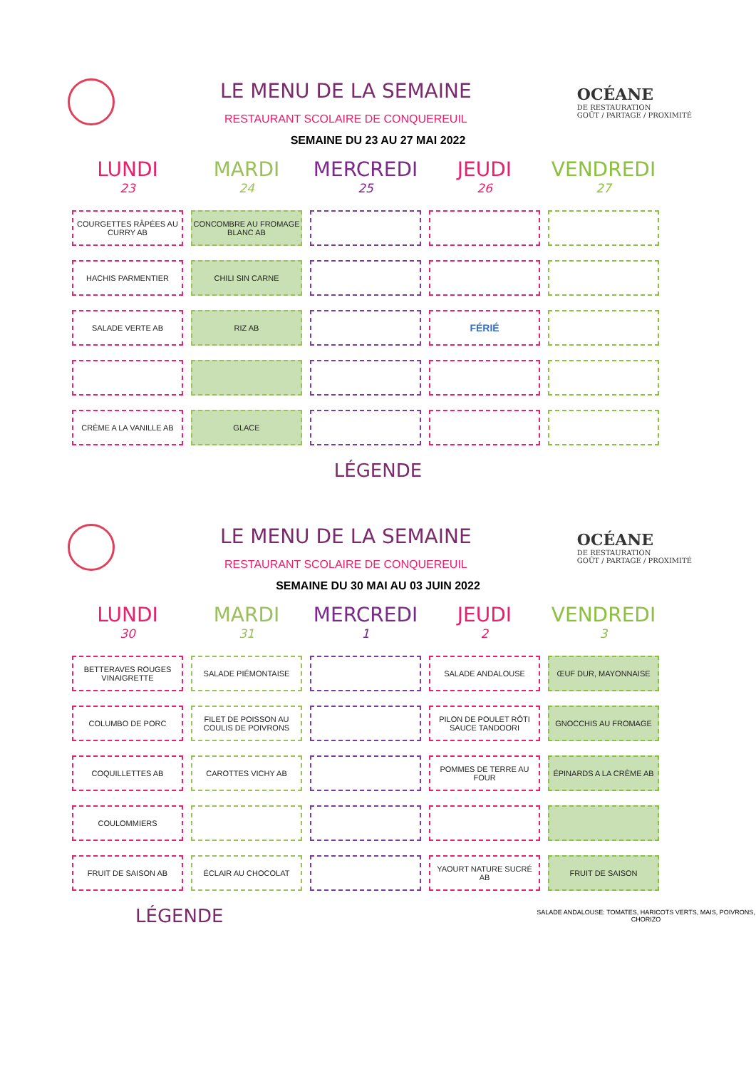LE MENU DE LA SEMAINE
RESTAURANT SCOLAIRE DE CONQUEREUIL
OCÉANE
DE RESTAURATION
GOÛT / PARTAGE / PROXIMITÉ
SEMAINE DU 23 AU 27 MAI 2022
| LUNDI 23 | MARDI 24 | MERCREDI 25 | JEUDI 26 | VENDREDI 27 |
| --- | --- | --- | --- | --- |
| COURGETTES RÂPÉES AU CURRY AB | CONCOMBRE AU FROMAGE BLANC AB | | | |
| HACHIS PARMENTIER | CHILI SIN CARNE | | | |
| SALADE VERTE AB | RIZ AB | | FÉRIÉ | |
| CRÈME A LA VANILLE AB | GLACE | | | |
LÉGENDE
LE MENU DE LA SEMAINE
RESTAURANT SCOLAIRE DE CONQUEREUIL
OCÉANE
DE RESTAURATION
GOÛT / PARTAGE / PROXIMITÉ
SEMAINE DU 30 MAI AU 03 JUIN 2022
| LUNDI 30 | MARDI 31 | MERCREDI 1 | JEUDI 2 | VENDREDI 3 |
| --- | --- | --- | --- | --- |
| BETTERAVES ROUGES VINAIGRETTE | SALADE PIÉMONTAISE | | SALADE ANDALOUSE | ŒUF DUR, MAYONNAISE |
| COLUMBO DE PORC | FILET DE POISSON AU COULIS DE POIVRONS | | PILON DE POULET RÔTI SAUCE TANDOORI | GNOCCHIS AU FROMAGE |
| COQUILLETTES AB | CAROTTES VICHY AB | | POMMES DE TERRE AU FOUR | ÉPINARDS A LA CRÈME AB |
| COULOMMIERS | | | | |
| FRUIT DE SAISON AB | ÉCLAIR AU CHOCOLAT | | YAOURT NATURE SUCRÉ AB | FRUIT DE SAISON |
LÉGENDE
SALADE ANDALOUSE: TOMATES, HARICOTS VERTS, MAIS, POIVRONS, CHORIZO